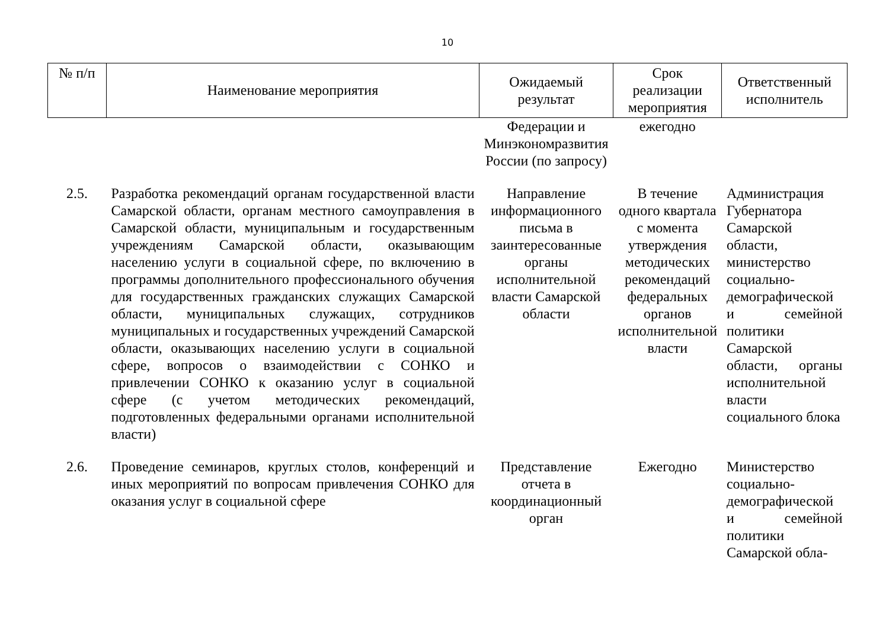10
| № п/п | Наименование мероприятия | Ожидаемый результат | Срок реализации мероприятия | Ответственный исполнитель |
| --- | --- | --- | --- | --- |
| | | Федерации и Минэкономразвития России (по запросу) | ежегодно | |
| 2.5. | Разработка рекомендаций органам государственной власти Самарской области, органам местного самоуправления в Самарской области, муниципальным и государственным учреждениям Самарской области, оказывающим населению услуги в социальной сфере, по включению в программы дополнительного профессионального обучения для государственных гражданских служащих Самарской области, муниципальных служащих, сотрудников муниципальных и государственных учреждений Самарской области, оказывающих населению услуги в социальной сфере, вопросов о взаимодействии с СОНКО и привлечении СОНКО к оказанию услуг в социальной сфере (с учетом методических рекомендаций, подготовленных федеральными органами исполнительной власти) | Направление информационного письма в заинтересованные органы исполнительной власти Самарской области | В течение одного квартала с момента утверждения методических рекомендаций федеральных органов исполнительной власти | Администрация Губернатора Самарской области, министерство социально-демографической и семейной политики Самарской области, органы исполнительной власти социального блока |
| 2.6. | Проведение семинаров, круглых столов, конференций и иных мероприятий по вопросам привлечения СОНКО для оказания услуг в социальной сфере | Представление отчета в координационный орган | Ежегодно | Министерство социально-демографической и семейной политики Самарской обла- |